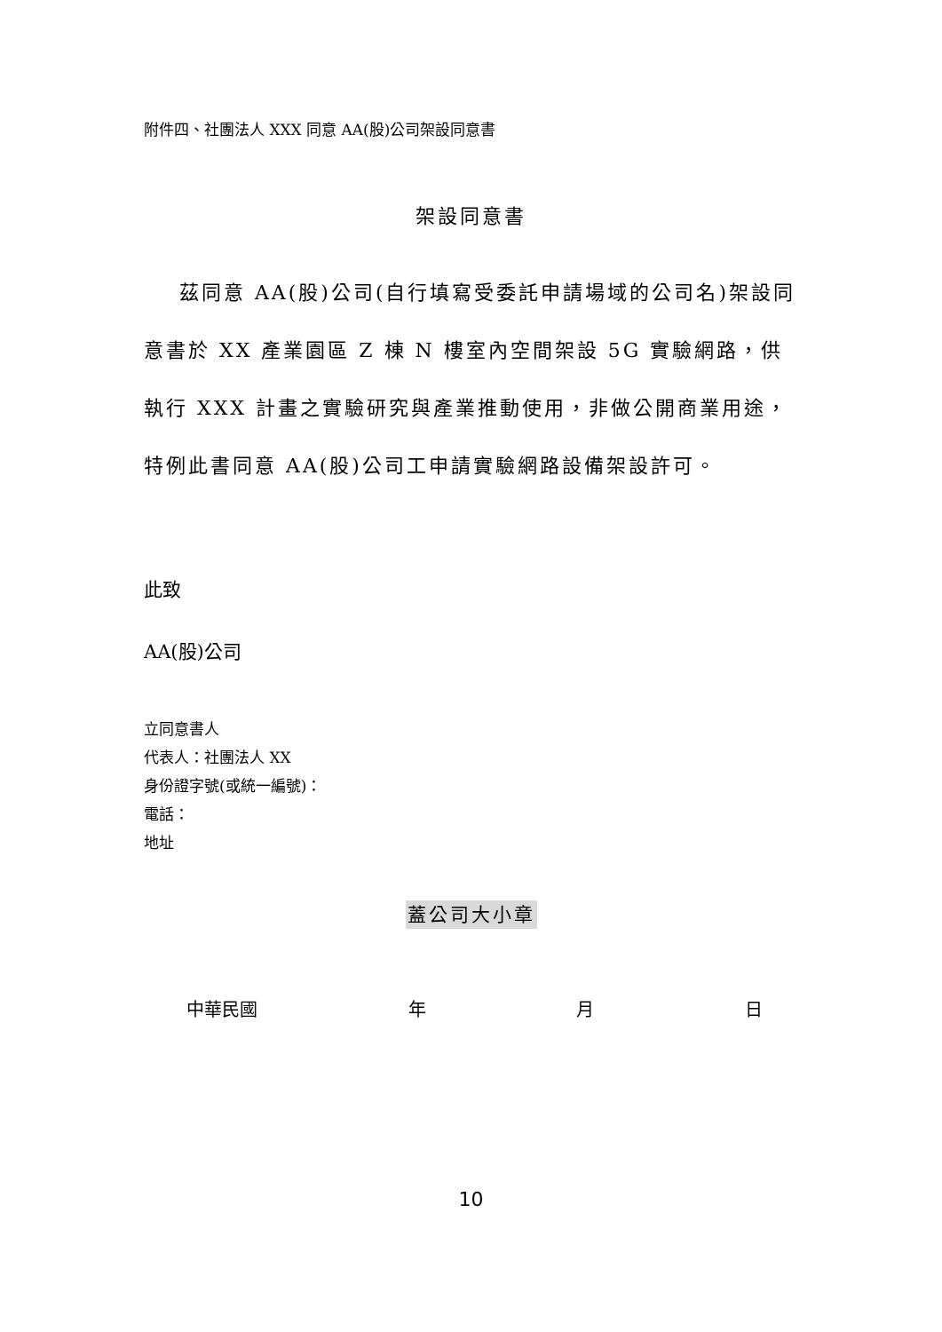附件四、社團法人 XXX 同意 AA(股)公司架設同意書
架設同意書
茲同意 AA(股)公司(自行填寫受委託申請場域的公司名)架設同意書於 XX 產業園區 Z 棟 N 樓室內空間架設 5G 實驗網路，供執行 XXX 計畫之實驗研究與產業推動使用，非做公開商業用途，特例此書同意 AA(股)公司工申請實驗網路設備架設許可。
此致
AA(股)公司
立同意書人
代表人：社團法人 XX
身份證字號(或統一編號)：
電話：
地址
蓋公司大小章
中華民國 年 月 日
10